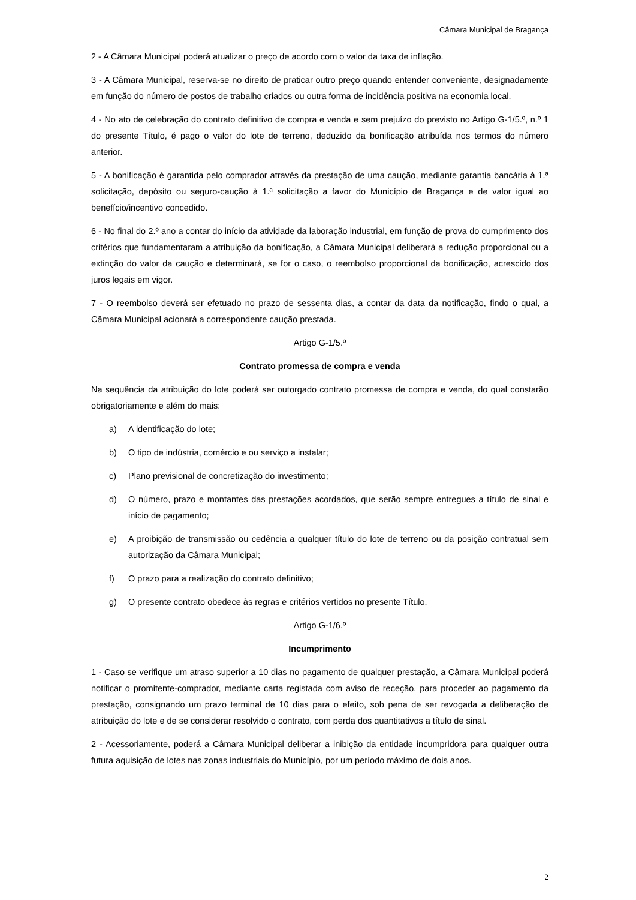Câmara Municipal de Bragança
2 - A Câmara Municipal poderá atualizar o preço de acordo com o valor da taxa de inflação.
3 - A Câmara Municipal, reserva-se no direito de praticar outro preço quando entender conveniente, designadamente em função do número de postos de trabalho criados ou outra forma de incidência positiva na economia local.
4 - No ato de celebração do contrato definitivo de compra e venda e sem prejuízo do previsto no Artigo G-1/5.º, n.º 1 do presente Título, é pago o valor do lote de terreno, deduzido da bonificação atribuída nos termos do número anterior.
5 - A bonificação é garantida pelo comprador através da prestação de uma caução, mediante garantia bancária à 1.ª solicitação, depósito ou seguro-caução à 1.ª solicitação a favor do Município de Bragança e de valor igual ao benefício/incentivo concedido.
6 - No final do 2.º ano a contar do início da atividade da laboração industrial, em função de prova do cumprimento dos critérios que fundamentaram a atribuição da bonificação, a Câmara Municipal deliberará a redução proporcional ou a extinção do valor da caução e determinará, se for o caso, o reembolso proporcional da bonificação, acrescido dos juros legais em vigor.
7 - O reembolso deverá ser efetuado no prazo de sessenta dias, a contar da data da notificação, findo o qual, a Câmara Municipal acionará a correspondente caução prestada.
Artigo G-1/5.º
Contrato promessa de compra e venda
Na sequência da atribuição do lote poderá ser outorgado contrato promessa de compra e venda, do qual constarão obrigatoriamente e além do mais:
a) A identificação do lote;
b) O tipo de indústria, comércio e ou serviço a instalar;
c) Plano previsional de concretização do investimento;
d) O número, prazo e montantes das prestações acordados, que serão sempre entregues a título de sinal e início de pagamento;
e) A proibição de transmissão ou cedência a qualquer título do lote de terreno ou da posição contratual sem autorização da Câmara Municipal;
f) O prazo para a realização do contrato definitivo;
g) O presente contrato obedece às regras e critérios vertidos no presente Título.
Artigo G-1/6.º
Incumprimento
1 - Caso se verifique um atraso superior a 10 dias no pagamento de qualquer prestação, a Câmara Municipal poderá notificar o promitente-comprador, mediante carta registada com aviso de receção, para proceder ao pagamento da prestação, consignando um prazo terminal de 10 dias para o efeito, sob pena de ser revogada a deliberação de atribuição do lote e de se considerar resolvido o contrato, com perda dos quantitativos a título de sinal.
2 - Acessoriamente, poderá a Câmara Municipal deliberar a inibição da entidade incumpridora para qualquer outra futura aquisição de lotes nas zonas industriais do Município, por um período máximo de dois anos.
2